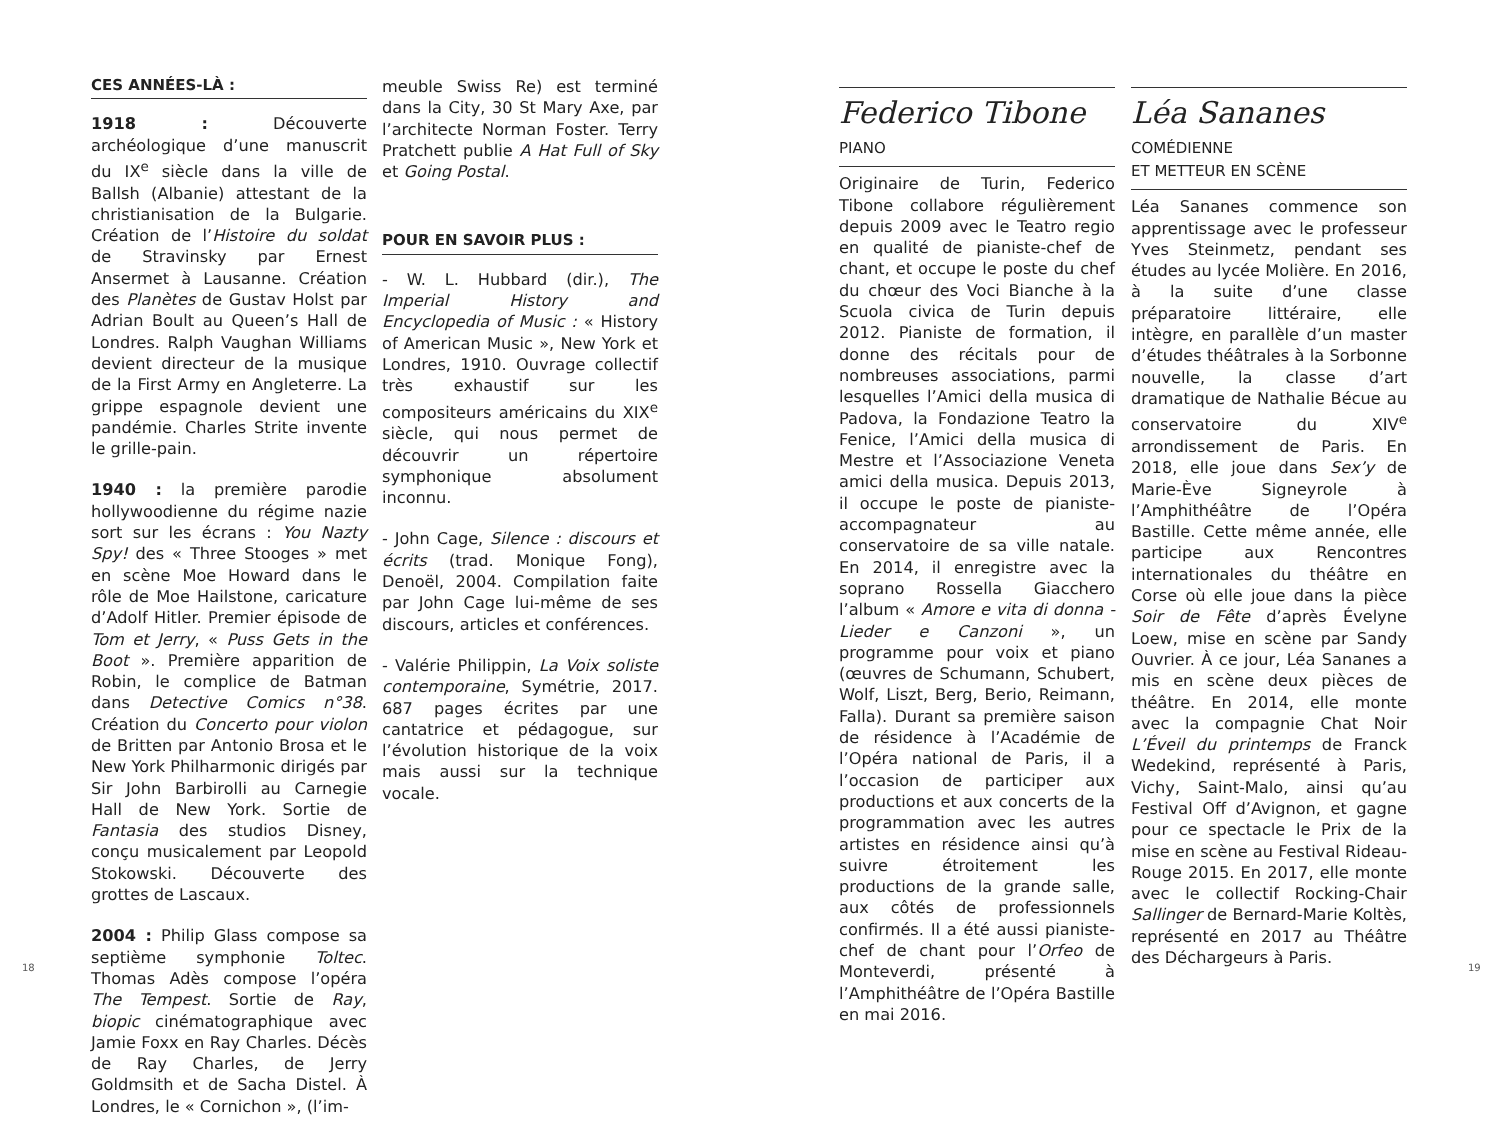CES ANNÉES-LÀ :
1918 : Découverte archéologique d’une manuscrit du IX<sup>e</sup> siècle dans la ville de Ballsh (Albanie) attestant de la christianisation de la Bulgarie. Création de l’Histoire du soldat de Stravinsky par Ernest Ansermet à Lausanne. Création des Planètes de Gustav Holst par Adrian Boult au Queen’s Hall de Londres. Ralph Vaughan Williams devient directeur de la musique de la First Army en Angleterre. La grippe espagnole devient une pandémie. Charles Strite invente le grille-pain.
1940 : la première parodie hollywoodienne du régime nazie sort sur les écrans : You Nazty Spy! des « Three Stooges » met en scène Moe Howard dans le rôle de Moe Hailstone, caricature d’Adolf Hitler. Premier épisode de Tom et Jerry, « Puss Gets in the Boot ». Première apparition de Robin, le complice de Batman dans Detective Comics n°38. Création du Concerto pour violon de Britten par Antonio Brosa et le New York Philharmonic dirigés par Sir John Barbirolli au Carnegie Hall de New York. Sortie de Fantasia des studios Disney, conçu musicalement par Leopold Stokowski. Découverte des grottes de Lascaux.
2004 : Philip Glass compose sa septième symphonie Toltec. Thomas Adès compose l’opéra The Tempest. Sortie de Ray, biopic cinématographique avec Jamie Foxx en Ray Charles. Décès de Ray Charles, de Jerry Goldmsith et de Sacha Distel. À Londres, le « Cornichon », (l’im-
meuble Swiss Re) est terminé dans la City, 30 St Mary Axe, par l’architecte Norman Foster. Terry Pratchett publie A Hat Full of Sky et Going Postal.
POUR EN SAVOIR PLUS :
- W. L. Hubbard (dir.), The Imperial History and Encyclopedia of Music : « History of American Music », New York et Londres, 1910. Ouvrage collectif très exhaustif sur les compositeurs américains du XIX<sup>e</sup> siècle, qui nous permet de découvrir un répertoire symphonique absolument inconnu.
- John Cage, Silence : discours et écrits (trad. Monique Fong), Denoël, 2004. Compilation faite par John Cage lui-même de ses discours, articles et conférences.
- Valérie Philippin, La Voix soliste contemporaine, Symétrie, 2017. 687 pages écrites par une cantatrice et pédagogue, sur l’évolution historique de la voix mais aussi sur la technique vocale.
18
Federico Tibone
PIANO
Originaire de Turin, Federico Tibone collabore régulièrement depuis 2009 avec le Teatro regio en qualité de pianiste-chef de chant, et occupe le poste du chef du chœur des Voci Bianche à la Scuola civica de Turin depuis 2012. Pianiste de formation, il donne des récitals pour de nombreuses associations, parmi lesquelles l’Amici della musica di Padova, la Fondazione Teatro la Fenice, l’Amici della musica di Mestre et l’Associazione Veneta amici della musica. Depuis 2013, il occupe le poste de pianiste-accompagnateur au conservatoire de sa ville natale. En 2014, il enregistre avec la soprano Rossella Giacchero l’album « Amore e vita di donna - Lieder e Canzoni », un programme pour voix et piano (œuvres de Schumann, Schubert, Wolf, Liszt, Berg, Berio, Reimann, Falla). Durant sa première saison de résidence à l’Académie de l’Opéra national de Paris, il a l’occasion de participer aux productions et aux concerts de la programmation avec les autres artistes en résidence ainsi qu’à suivre étroitement les productions de la grande salle, aux côtés de professionnels confirmés. Il a été aussi pianiste-chef de chant pour l’Orfeo de Monteverdi, présenté à l’Amphithéâtre de l’Opéra Bastille en mai 2016.
Léa Sananes
COMÉDIENNE
ET METTEUR EN SCÈNE
Léa Sananes commence son apprentissage avec le professeur Yves Steinmetz, pendant ses études au lycée Molière. En 2016, à la suite d’une classe préparatoire littéraire, elle intègre, en parallèle d’un master d’études théâtrales à la Sorbonne nouvelle, la classe d’art dramatique de Nathalie Bécue au conservatoire du XIV<sup>e</sup> arrondissement de Paris. En 2018, elle joue dans Sex’y de Marie-Ève Signeyrole à l’Amphithéâtre de l’Opéra Bastille. Cette même année, elle participe aux Rencontres internationales du théâtre en Corse où elle joue dans la pièce Soir de Fête d’après Évelyne Loew, mise en scène par Sandy Ouvrier. À ce jour, Léa Sananes a mis en scène deux pièces de théâtre. En 2014, elle monte avec la compagnie Chat Noir L’Éveil du printemps de Franck Wedekind, représenté à Paris, Vichy, Saint-Malo, ainsi qu’au Festival Off d’Avignon, et gagne pour ce spectacle le Prix de la mise en scène au Festival Rideau-Rouge 2015. En 2017, elle monte avec le collectif Rocking-Chair Sallinger de Bernard-Marie Koltès, représenté en 2017 au Théâtre des Déchargeurs à Paris.
19